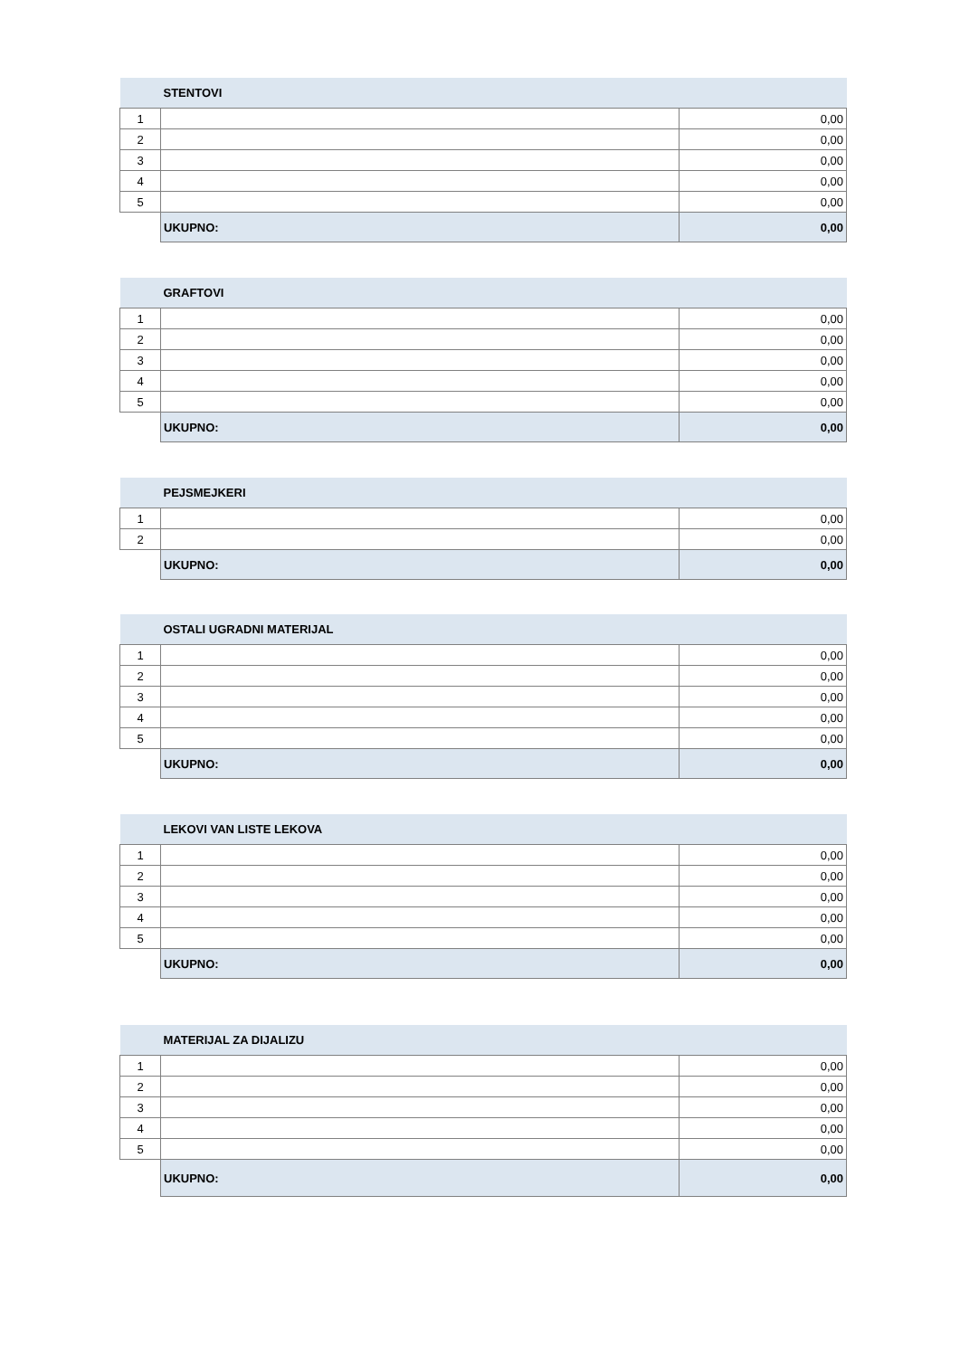| | STENTOVI | |
| 1 | | 0,00 |
| 2 | | 0,00 |
| 3 | | 0,00 |
| 4 | | 0,00 |
| 5 | | 0,00 |
| | UKUPNO: | 0,00 |
| | GRAFTOVI | |
| 1 | | 0,00 |
| 2 | | 0,00 |
| 3 | | 0,00 |
| 4 | | 0,00 |
| 5 | | 0,00 |
| | UKUPNO: | 0,00 |
| | PEJSMEJKERI | |
| 1 | | 0,00 |
| 2 | | 0,00 |
| | UKUPNO: | 0,00 |
| | OSTALI UGRADNI MATERIJAL | |
| 1 | | 0,00 |
| 2 | | 0,00 |
| 3 | | 0,00 |
| 4 | | 0,00 |
| 5 | | 0,00 |
| | UKUPNO: | 0,00 |
| | LEKOVI VAN LISTE LEKOVA | |
| 1 | | 0,00 |
| 2 | | 0,00 |
| 3 | | 0,00 |
| 4 | | 0,00 |
| 5 | | 0,00 |
| | UKUPNO: | 0,00 |
| | MATERIJAL ZA DIJALIZU | |
| 1 | | 0,00 |
| 2 | | 0,00 |
| 3 | | 0,00 |
| 4 | | 0,00 |
| 5 | | 0,00 |
| | UKUPNO: | 0,00 |